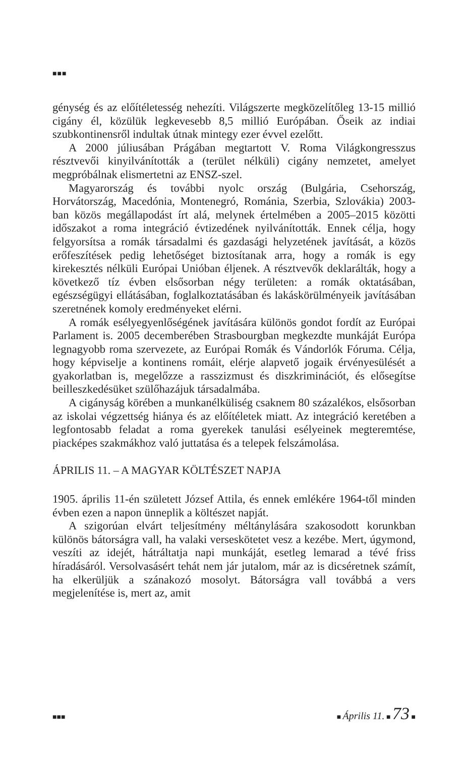■■■
génység és az előítéletesség nehezíti. Világszerte megközelítőleg 13-15 millió cigány él, közülük legkevesebb 8,5 millió Európában. Őseik az indiai szubkontinensről indultak útnak mintegy ezer évvel ezelőtt.
A 2000 júliusában Prágában megtartott V. Roma Világkongresszus résztvevői kinyilvánították a (terület nélküli) cigány nemzetet, amelyet megpróbálnak elismertetni az ENSZ-szel.
Magyarország és további nyolc ország (Bulgária, Csehország, Horvátország, Macedónia, Montenegró, Románia, Szerbia, Szlovákia) 2003-ban közös megállapodást írt alá, melynek értelmében a 2005–2015 közötti időszakot a roma integráció évtizedének nyilvánították. Ennek célja, hogy felgyorsítsa a romák társadalmi és gazdasági helyzetének javítását, a közös erőfeszítések pedig lehetőséget biztosítanak arra, hogy a romák is egy kirekesztés nélküli Európai Unióban éljenek. A résztvevők deklarálták, hogy a következő tíz évben elsősorban négy területen: a romák oktatásában, egészségügyi ellátásában, foglalkoztatásában és lakáskörülményeik javításában szeretnének komoly eredményeket elérni.
A romák esélyegyenlőségének javítására különös gondot fordít az Európai Parlament is. 2005 decemberében Strasbourgban megkezdte munkáját Európa legnagyobb roma szervezete, az Európai Romák és Vándorlók Fóruma. Célja, hogy képviselje a kontinens romáit, elérje alapvető jogaik érvényesülését a gyakorlatban is, megelőzze a rasszizmust és diszkriminációt, és elősegítse beilleszkedésüket szülőhazájuk társadalmába.
A cigányság körében a munkanélküliség csaknem 80 százalékos, elsősorban az iskolai végzettség hiánya és az előítéletek miatt. Az integráció keretében a legfontosabb feladat a roma gyerekek tanulási esélyeinek megteremtése, piacképes szakmákhoz való juttatása és a telepek felszámolása.
ÁPRILIS 11. – A MAGYAR KÖLTÉSZET NAPJA
1905. április 11-én született József Attila, és ennek emlékére 1964-től minden évben ezen a napon ünneplik a költészet napját.
A szigorúan elvárt teljesítmény méltánylására szakosodott korunkban különös bátorságra vall, ha valaki verseskötetet vesz a kezébe. Mert, úgymond, veszíti az idejét, hátráltatja napi munkáját, esetleg lemarad a tévé friss híradásáról. Versolvasásért tehát nem jár jutalom, már az is dicséretnek számít, ha elkerüljük a szánakozó mosolyt. Bátorságra vall továbbá a vers megjelenítése is, mert az, amit
■■■ ■ Április 11. ■ 73 ■